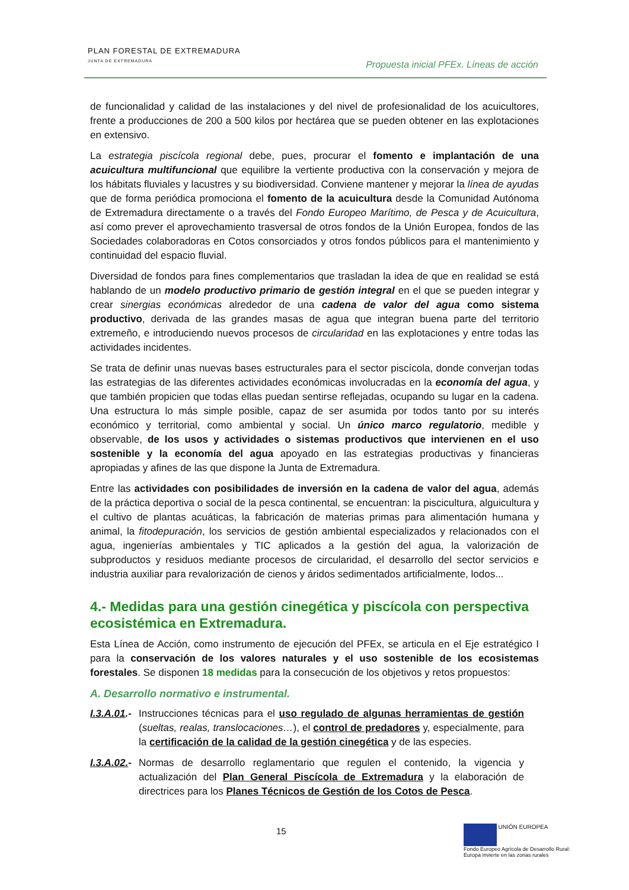PLAN FORESTAL DE EXTREMADURA
JUNTA DE EXTREMADURA
Propuesta inicial PFEx. Líneas de acción
de funcionalidad y calidad de las instalaciones y del nivel de profesionalidad de los acuicultores, frente a producciones de 200 a 500 kilos por hectárea que se pueden obtener en las explotaciones en extensivo.
La estrategia piscícola regional debe, pues, procurar el fomento e implantación de una acuicultura multifuncional que equilibre la vertiente productiva con la conservación y mejora de los hábitats fluviales y lacustres y su biodiversidad. Conviene mantener y mejorar la línea de ayudas que de forma periódica promociona el fomento de la acuicultura desde la Comunidad Autónoma de Extremadura directamente o a través del Fondo Europeo Marítimo, de Pesca y de Acuicultura, así como prever el aprovechamiento trasversal de otros fondos de la Unión Europea, fondos de las Sociedades colaboradoras en Cotos consorciados y otros fondos públicos para el mantenimiento y continuidad del espacio fluvial.
Diversidad de fondos para fines complementarios que trasladan la idea de que en realidad se está hablando de un modelo productivo primario de gestión integral en el que se pueden integrar y crear sinergias económicas alrededor de una cadena de valor del agua como sistema productivo, derivada de las grandes masas de agua que integran buena parte del territorio extremeño, e introduciendo nuevos procesos de circularidad en las explotaciones y entre todas las actividades incidentes.
Se trata de definir unas nuevas bases estructurales para el sector piscícola, donde converjan todas las estrategias de las diferentes actividades económicas involucradas en la economía del agua, y que también propicien que todas ellas puedan sentirse reflejadas, ocupando su lugar en la cadena. Una estructura lo más simple posible, capaz de ser asumida por todos tanto por su interés económico y territorial, como ambiental y social. Un único marco regulatorio, medible y observable, de los usos y actividades o sistemas productivos que intervienen en el uso sostenible y la economía del agua apoyado en las estrategias productivas y financieras apropiadas y afines de las que dispone la Junta de Extremadura.
Entre las actividades con posibilidades de inversión en la cadena de valor del agua, además de la práctica deportiva o social de la pesca continental, se encuentran: la piscicultura, alguicultura y el cultivo de plantas acuáticas, la fabricación de materias primas para alimentación humana y animal, la fitodepuración, los servicios de gestión ambiental especializados y relacionados con el agua, ingenierías ambientales y TIC aplicados a la gestión del agua, la valorización de subproductos y residuos mediante procesos de circularidad, el desarrollo del sector servicios e industria auxiliar para revalorización de cienos y áridos sedimentados artificialmente, lodos...
4.- Medidas para una gestión cinegética y piscícola con perspectiva ecosistémica en Extremadura.
Esta Línea de Acción, como instrumento de ejecución del PFEx, se articula en el Eje estratégico I para la conservación de los valores naturales y el uso sostenible de los ecosistemas forestales. Se disponen 18 medidas para la consecución de los objetivos y retos propuestos:
A. Desarrollo normativo e instrumental.
I.3.A.01.-
Instrucciones técnicas para el uso regulado de algunas herramientas de gestión (sueltas, realas, translocaciones…), el control de predadores y, especialmente, para la certificación de la calidad de la gestión cinegética y de las especies.
I.3.A.02.-
Normas de desarrollo reglamentario que regulen el contenido, la vigencia y actualización del Plan General Piscícola de Extremadura y la elaboración de directrices para los Planes Técnicos de Gestión de los Cotos de Pesca.
15
UNIÓN EUROPEA
Fondo Europeo Agrícola de Desarrollo Rural:
Europa invierte en las zonas rurales